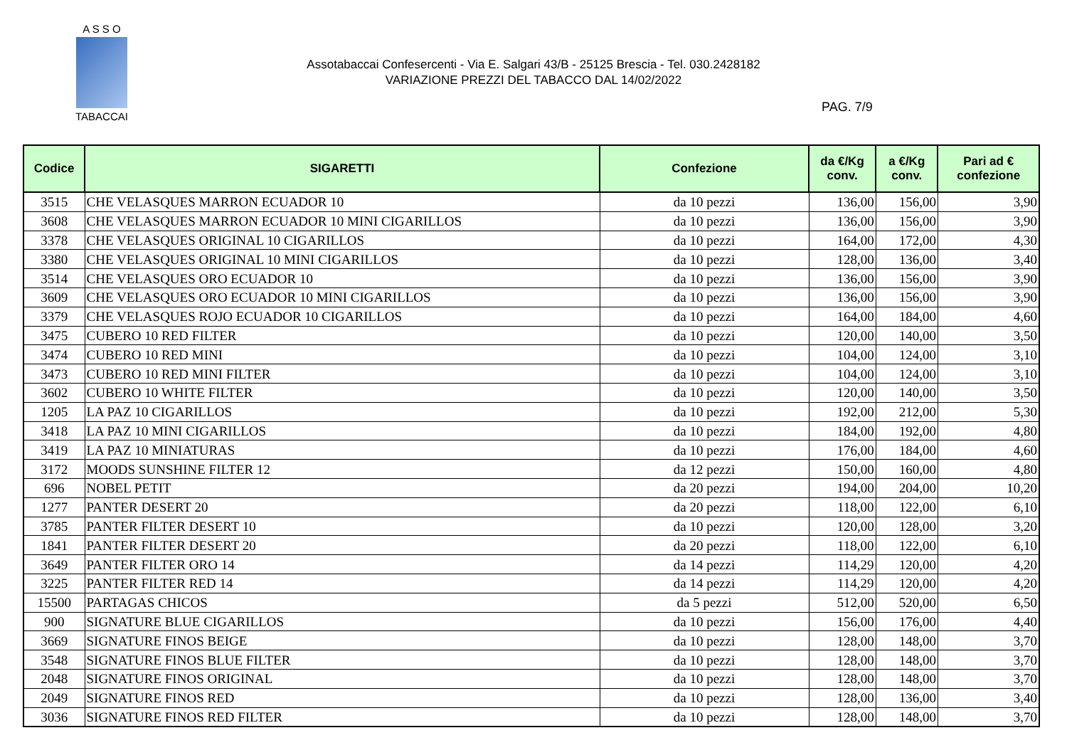A S S O
TABACCAI
Assotabaccai Confesercenti - Via E. Salgari 43/B - 25125 Brescia - Tel. 030.2428182
VARIAZIONE PREZZI DEL TABACCO DAL 14/02/2022
PAG. 7/9
| Codice | SIGARETTI | Confezione | da €/Kg conv. | a €/Kg conv. | Pari ad € confezione |
| --- | --- | --- | --- | --- | --- |
| 3515 | CHE VELASQUES MARRON ECUADOR 10 | da 10 pezzi | 136,00 | 156,00 | 3,90 |
| 3608 | CHE VELASQUES MARRON ECUADOR 10 MINI CIGARILLOS | da 10 pezzi | 136,00 | 156,00 | 3,90 |
| 3378 | CHE VELASQUES ORIGINAL 10 CIGARILLOS | da 10 pezzi | 164,00 | 172,00 | 4,30 |
| 3380 | CHE VELASQUES ORIGINAL 10 MINI CIGARILLOS | da 10 pezzi | 128,00 | 136,00 | 3,40 |
| 3514 | CHE VELASQUES ORO ECUADOR 10 | da 10 pezzi | 136,00 | 156,00 | 3,90 |
| 3609 | CHE VELASQUES ORO ECUADOR 10 MINI CIGARILLOS | da 10 pezzi | 136,00 | 156,00 | 3,90 |
| 3379 | CHE VELASQUES ROJO ECUADOR 10 CIGARILLOS | da 10 pezzi | 164,00 | 184,00 | 4,60 |
| 3475 | CUBERO 10 RED FILTER | da 10 pezzi | 120,00 | 140,00 | 3,50 |
| 3474 | CUBERO 10 RED MINI | da 10 pezzi | 104,00 | 124,00 | 3,10 |
| 3473 | CUBERO 10 RED MINI FILTER | da 10 pezzi | 104,00 | 124,00 | 3,10 |
| 3602 | CUBERO 10 WHITE FILTER | da 10 pezzi | 120,00 | 140,00 | 3,50 |
| 1205 | LA PAZ 10 CIGARILLOS | da 10 pezzi | 192,00 | 212,00 | 5,30 |
| 3418 | LA PAZ 10 MINI CIGARILLOS | da 10 pezzi | 184,00 | 192,00 | 4,80 |
| 3419 | LA PAZ 10 MINIATURAS | da 10 pezzi | 176,00 | 184,00 | 4,60 |
| 3172 | MOODS SUNSHINE FILTER 12 | da 12 pezzi | 150,00 | 160,00 | 4,80 |
| 696 | NOBEL PETIT | da 20 pezzi | 194,00 | 204,00 | 10,20 |
| 1277 | PANTER DESERT 20 | da 20 pezzi | 118,00 | 122,00 | 6,10 |
| 3785 | PANTER FILTER DESERT 10 | da 10 pezzi | 120,00 | 128,00 | 3,20 |
| 1841 | PANTER FILTER DESERT 20 | da 20 pezzi | 118,00 | 122,00 | 6,10 |
| 3649 | PANTER FILTER ORO 14 | da 14 pezzi | 114,29 | 120,00 | 4,20 |
| 3225 | PANTER FILTER RED 14 | da 14 pezzi | 114,29 | 120,00 | 4,20 |
| 15500 | PARTAGAS CHICOS | da 5 pezzi | 512,00 | 520,00 | 6,50 |
| 900 | SIGNATURE BLUE CIGARILLOS | da 10 pezzi | 156,00 | 176,00 | 4,40 |
| 3669 | SIGNATURE FINOS BEIGE | da 10 pezzi | 128,00 | 148,00 | 3,70 |
| 3548 | SIGNATURE FINOS BLUE FILTER | da 10 pezzi | 128,00 | 148,00 | 3,70 |
| 2048 | SIGNATURE FINOS ORIGINAL | da 10 pezzi | 128,00 | 148,00 | 3,70 |
| 2049 | SIGNATURE FINOS RED | da 10 pezzi | 128,00 | 136,00 | 3,40 |
| 3036 | SIGNATURE FINOS RED FILTER | da 10 pezzi | 128,00 | 148,00 | 3,70 |